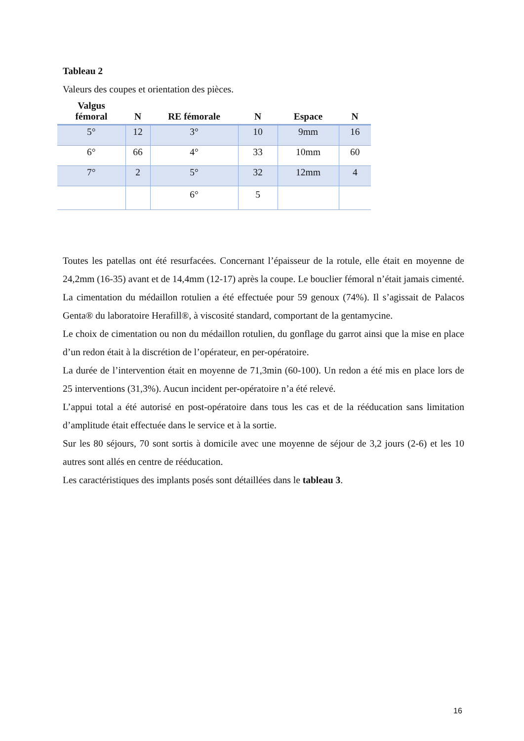Tableau 2
Valeurs des coupes et orientation des pièces.
| Valgus fémoral | N | RE fémorale | N | Espace | N |
| --- | --- | --- | --- | --- | --- |
| 5° | 12 | 3° | 10 | 9mm | 16 |
| 6° | 66 | 4° | 33 | 10mm | 60 |
| 7° | 2 | 5° | 32 | 12mm | 4 |
| | | 6° | 5 | | |
Toutes les patellas ont été resurfacées. Concernant l’épaisseur de la rotule, elle était en moyenne de 24,2mm (16-35) avant et de 14,4mm (12-17) après la coupe. Le bouclier fémoral n’était jamais cimenté. La cimentation du médaillon rotulien a été effectuée pour 59 genoux (74%). Il s’agissait de Palacos Genta® du laboratoire Herafill®, à viscosité standard, comportant de la gentamycine.
Le choix de cimentation ou non du médaillon rotulien, du gonflage du garrot ainsi que la mise en place d’un redon était à la discrétion de l’opérateur, en per-opératoire.
La durée de l’intervention était en moyenne de 71,3min (60-100). Un redon a été mis en place lors de 25 interventions (31,3%). Aucun incident per-opératoire n’a été relevé.
L’appui total a été autorisé en post-opératoire dans tous les cas et de la rééducation sans limitation d’amplitude était effectuée dans le service et à la sortie.
Sur les 80 séjours, 70 sont sortis à domicile avec une moyenne de séjour de 3,2 jours (2-6) et les 10 autres sont allés en centre de rééducation.
Les caractéristiques des implants posés sont détaillées dans le tableau 3.
16